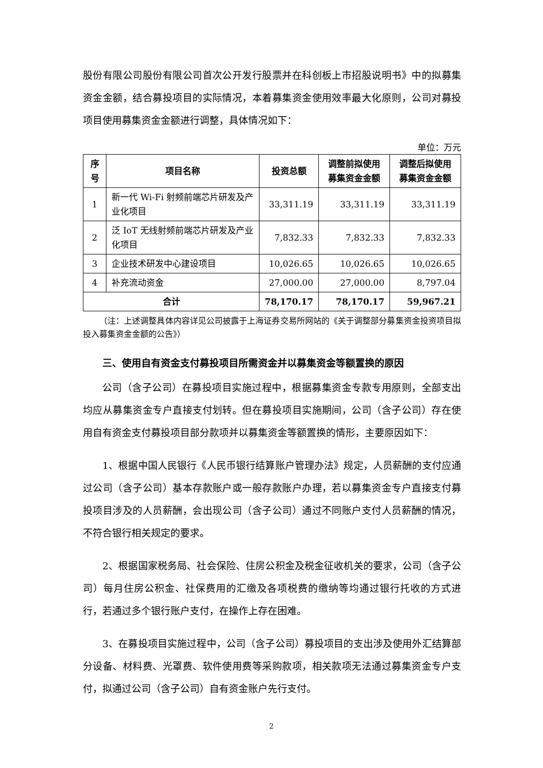股份有限公司股份有限公司首次公开发行股票并在科创板上市招股说明书》中的拟募集资金金额，结合募投项目的实际情况，本着募集资金使用效率最大化原则，公司对募投项目使用募集资金金额进行调整，具体情况如下：
单位：万元
| 序号 | 项目名称 | 投资总额 | 调整前拟使用募集资金金额 | 调整后拟使用募集资金金额 |
| --- | --- | --- | --- | --- |
| 1 | 新一代 Wi-Fi 射频前端芯片研发及产业化项目 | 33,311.19 | 33,311.19 | 33,311.19 |
| 2 | 泛 IoT 无线射频前端芯片研发及产业化项目 | 7,832.33 | 7,832.33 | 7,832.33 |
| 3 | 企业技术研发中心建设项目 | 10,026.65 | 10,026.65 | 10,026.65 |
| 4 | 补充流动资金 | 27,000.00 | 27,000.00 | 8,797.04 |
| 合计 | | 78,170.17 | 78,170.17 | 59,967.21 |
（注：上述调整具体内容详见公司披露于上海证券交易所网站的《关于调整部分募集资金投资项目拟投入募集资金金额的公告》）
三、使用自有资金支付募投项目所需资金并以募集资金等额置换的原因
公司（含子公司）在募投项目实施过程中，根据募集资金专款专用原则，全部支出均应从募集资金专户直接支付划转。但在募投项目实施期间，公司（含子公司）存在使用自有资金支付募投项目部分款项并以募集资金等额置换的情形，主要原因如下：
1、根据中国人民银行《人民币银行结算账户管理办法》规定，人员薪酬的支付应通过公司（含子公司）基本存款账户或一般存款账户办理，若以募集资金专户直接支付募投项目涉及的人员薪酬，会出现公司（含子公司）通过不同账户支付人员薪酬的情况，不符合银行相关规定的要求。
2、根据国家税务局、社会保险、住房公积金及税金征收机关的要求，公司（含子公司）每月住房公积金、社保费用的汇缴及各项税费的缴纳等均通过银行托收的方式进行，若通过多个银行账户支付，在操作上存在困难。
3、在募投项目实施过程中，公司（含子公司）募投项目的支出涉及使用外汇结算部分设备、材料费、光罩费、软件使用费等采购款项，相关款项无法通过募集资金专户支付，拟通过公司（含子公司）自有资金账户先行支付。
2